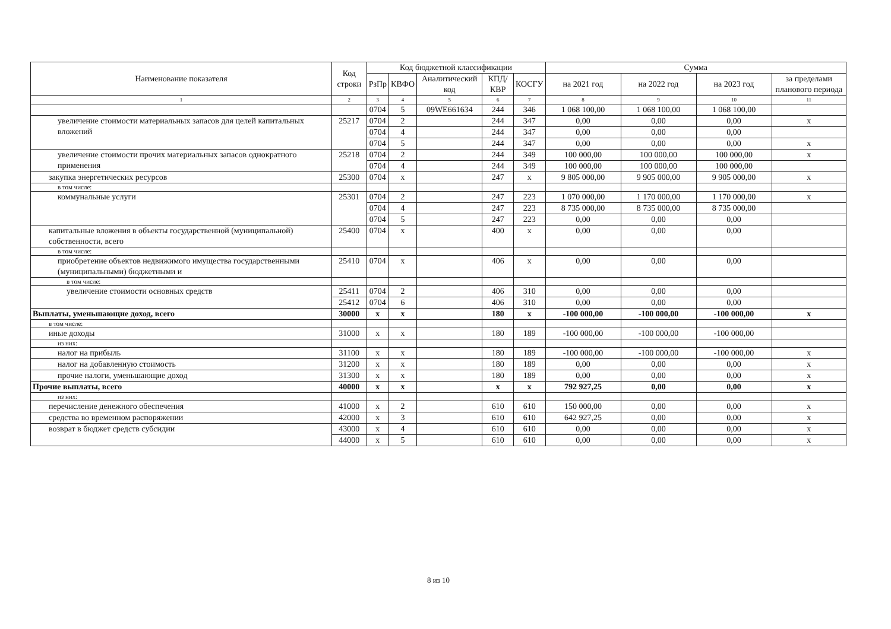| Наименование показателя | Код строки | Код бюджетной классификации | | | | | Сумма | | | |
| --- | --- | --- | --- | --- | --- | --- | --- | --- | --- | --- |
| | | РзПр | КВФО | Аналитический код | КПД/ КВР | КОСГУ | на 2021 год | на 2022 год | на 2023 год | за пределами планового периода |
| 1 | 2 | 3 | 4 | 5 | 6 | 7 | 8 | 9 | 10 | 11 |
| | | 0704 | 5 | 09WE661634 | 244 | 346 | 1 068 100,00 | 1 068 100,00 | 1 068 100,00 | |
| увеличение стоимости материальных запасов для целей капитальных вложений | 25217 | 0704 | 2 | | 244 | 347 | 0,00 | 0,00 | 0,00 | x |
| | | 0704 | 4 | | 244 | 347 | 0,00 | 0,00 | 0,00 | |
| | | 0704 | 5 | | 244 | 347 | 0,00 | 0,00 | 0,00 | x |
| увеличение стоимости прочих материальных запасов однократного применения | 25218 | 0704 | 2 | | 244 | 349 | 100 000,00 | 100 000,00 | 100 000,00 | x |
| | | 0704 | 4 | | 244 | 349 | 100 000,00 | 100 000,00 | 100 000,00 | |
| закупка энергетических ресурсов | 25300 | 0704 | x | | 247 | x | 9 805 000,00 | 9 905 000,00 | 9 905 000,00 | x |
| в том числе: | | | | | | | | | | |
| коммунальные услуги | 25301 | 0704 | 2 | | 247 | 223 | 1 070 000,00 | 1 170 000,00 | 1 170 000,00 | x |
| | | 0704 | 4 | | 247 | 223 | 8 735 000,00 | 8 735 000,00 | 8 735 000,00 | |
| | | 0704 | 5 | | 247 | 223 | 0,00 | 0,00 | 0,00 | |
| капитальные вложения в объекты государственной (муниципальной) собственности, всего | 25400 | 0704 | x | | 400 | x | 0,00 | 0,00 | 0,00 | |
| в том числе: | | | | | | | | | | |
| приобретение объектов недвижимого имущества государственными (муниципальными) бюджетными и | 25410 | 0704 | x | | 406 | x | 0,00 | 0,00 | 0,00 | |
| в том числе: | | | | | | | | | | |
| увеличение стоимости основных средств | 25411 | 0704 | 2 | | 406 | 310 | 0,00 | 0,00 | 0,00 | |
| | 25412 | 0704 | 6 | | 406 | 310 | 0,00 | 0,00 | 0,00 | |
| Выплаты, уменьшающие доход, всего | 30000 | x | x | | 180 | x | -100 000,00 | -100 000,00 | -100 000,00 | x |
| в том числе: | | | | | | | | | | |
| иные доходы | 31000 | x | x | | 180 | 189 | -100 000,00 | -100 000,00 | -100 000,00 | |
| из них: | | | | | | | | | | |
| налог на прибыль | 31100 | x | x | | 180 | 189 | -100 000,00 | -100 000,00 | -100 000,00 | x |
| налог на добавленную стоимость | 31200 | x | x | | 180 | 189 | 0,00 | 0,00 | 0,00 | x |
| прочие налоги, уменьшающие доход | 31300 | x | x | | 180 | 189 | 0,00 | 0,00 | 0,00 | x |
| Прочие выплаты, всего | 40000 | x | x | | x | x | 792 927,25 | 0,00 | 0,00 | x |
| из них: | | | | | | | | | | |
| перечисление денежного обеспечения | 41000 | x | 2 | | 610 | 610 | 150 000,00 | 0,00 | 0,00 | x |
| средства во временном распоряжении | 42000 | x | 3 | | 610 | 610 | 642 927,25 | 0,00 | 0,00 | x |
| возврат в бюджет средств субсидии | 43000 | x | 4 | | 610 | 610 | 0,00 | 0,00 | 0,00 | x |
| | 44000 | x | 5 | | 610 | 610 | 0,00 | 0,00 | 0,00 | x |
8 из 10